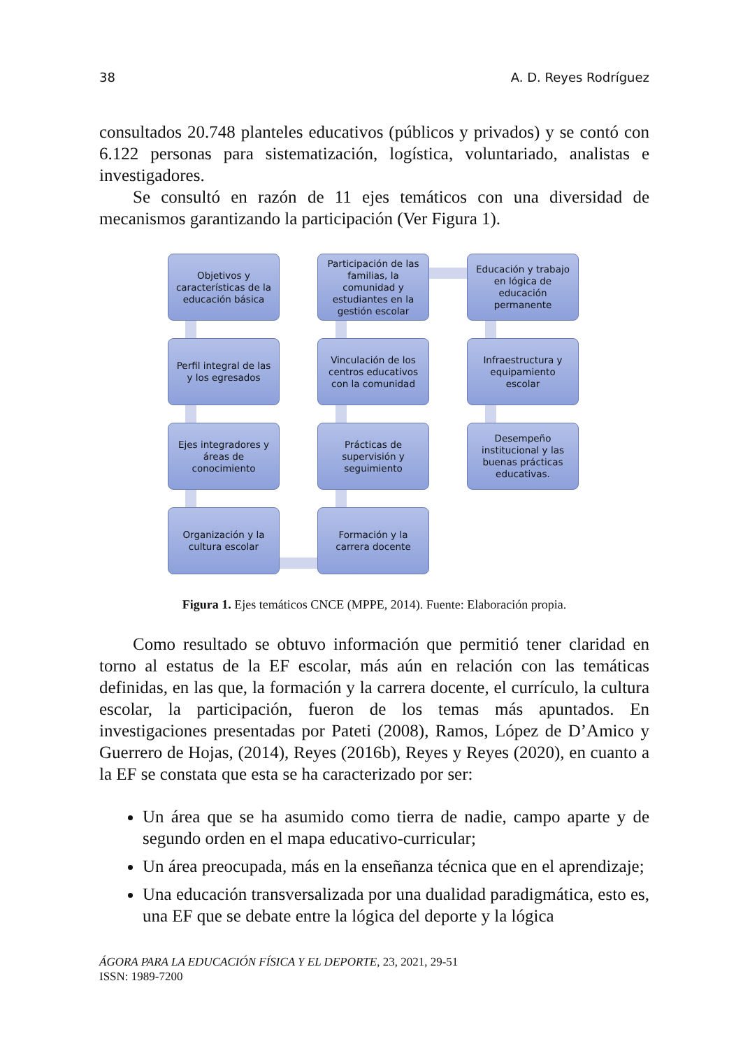38 A. D. Reyes Rodríguez
consultados 20.748 planteles educativos (públicos y privados) y se contó con 6.122 personas para sistematización, logística, voluntariado, analistas e investigadores.
Se consultó en razón de 11 ejes temáticos con una diversidad de mecanismos garantizando la participación (Ver Figura 1).
Objetivos y características de la educación básica
Participación de las familias, la comunidad y estudiantes en la gestión escolar
Educación y trabajo en lógica de educación permanente
Perfil integral de las y los egresados
Vinculación de los centros educativos con la comunidad
Infraestructura y equipamiento escolar
Ejes integradores y áreas de conocimiento
Prácticas de supervisión y seguimiento
Desempeño institucional y las buenas prácticas educativas.
Organización y la cultura escolar
Formación y la carrera docente
Figura 1. Ejes temáticos CNCE (MPPE, 2014). Fuente: Elaboración propia.
Como resultado se obtuvo información que permitió tener claridad en torno al estatus de la EF escolar, más aún en relación con las temáticas definidas, en las que, la formación y la carrera docente, el currículo, la cultura escolar, la participación, fueron de los temas más apuntados. En investigaciones presentadas por Pateti (2008), Ramos, López de D’Amico y Guerrero de Hojas, (2014), Reyes (2016b), Reyes y Reyes (2020), en cuanto a la EF se constata que esta se ha caracterizado por ser:
Un área que se ha asumido como tierra de nadie, campo aparte y de segundo orden en el mapa educativo-curricular;
Un área preocupada, más en la enseñanza técnica que en el aprendizaje;
Una educación transversalizada por una dualidad paradigmática, esto es, una EF que se debate entre la lógica del deporte y la lógica
ÁGORA PARA LA EDUCACIÓN FÍSICA Y EL DEPORTE, 23, 2021, 29-51
ISSN: 1989-7200